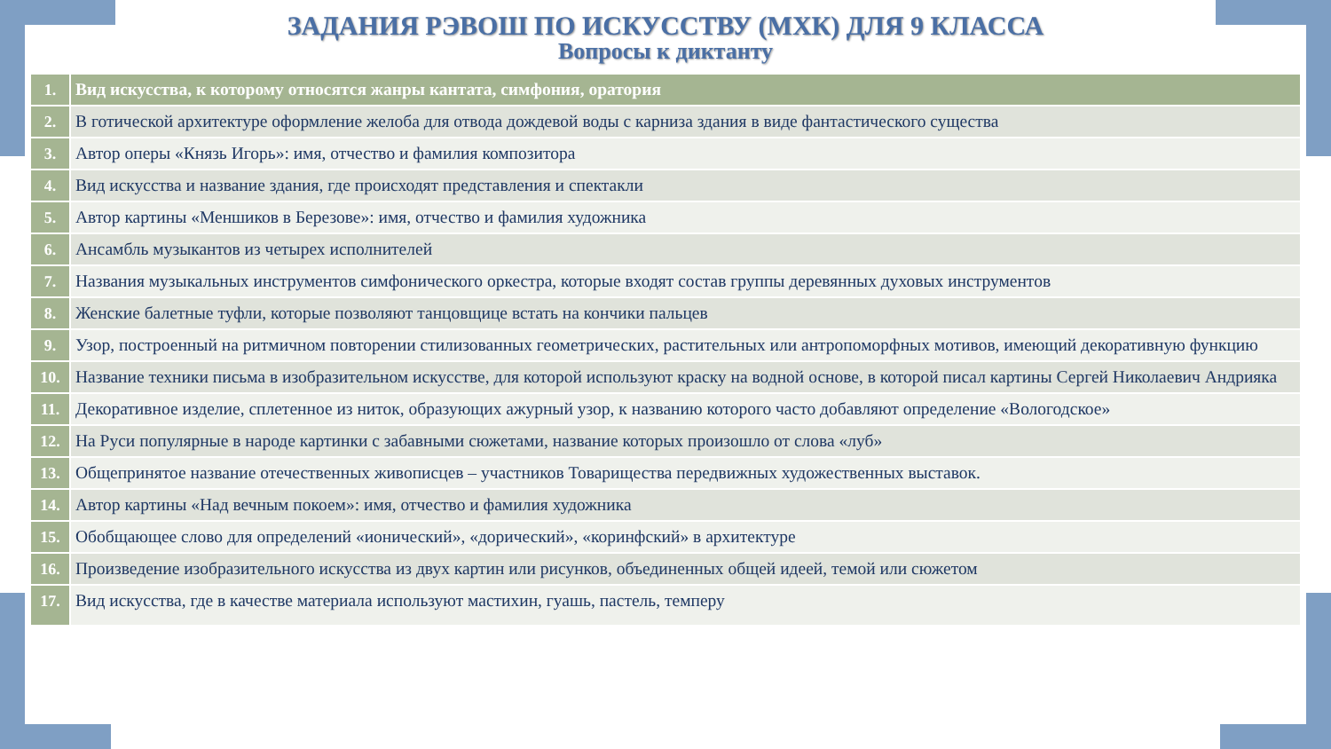ЗАДАНИЯ РЭВОШ ПО ИСКУССТВУ (МХК) ДЛЯ 9 КЛАССА
Вопросы к диктанту
| 1. | Вид искусства, к которому относятся жанры кантата, симфония, оратория |
| 2. | В готической архитектуре оформление желоба для отвода дождевой воды с карниза здания в виде фантастического существа |
| 3. | Автор оперы «Князь Игорь»: имя, отчество и фамилия композитора |
| 4. | Вид искусства и название здания, где происходят представления и спектакли |
| 5. | Автор картины «Меншиков в Березове»: имя, отчество и фамилия художника |
| 6. | Ансамбль музыкантов из четырех исполнителей |
| 7. | Названия музыкальных инструментов симфонического оркестра, которые входят состав группы деревянных духовых инструментов |
| 8. | Женские балетные туфли, которые позволяют танцовщице встать на кончики пальцев |
| 9. | Узор, построенный на ритмичном повторении стилизованных геометрических, растительных или антропоморфных мотивов, имеющий декоративную функцию |
| 10. | Название техники письма в изобразительном искусстве, для которой используют краску на водной основе, в которой писал картины Сергей Николаевич Андрияка |
| 11. | Декоративное изделие, сплетенное из ниток, образующих ажурный узор, к названию которого часто добавляют определение «Вологодское» |
| 12. | На Руси популярные в народе картинки с забавными сюжетами, название которых произошло от слова «луб» |
| 13. | Общепринятое название отечественных живописцев – участников Товарищества передвижных художественных выставок. |
| 14. | Автор картины «Над вечным покоем»: имя, отчество и фамилия художника |
| 15. | Обобщающее слово для определений «ионический», «дорический», «коринфский» в архитектуре |
| 16. | Произведение изобразительного искусства из двух картин или рисунков, объединенных общей идеей, темой или сюжетом |
| 17. | Вид искусства, где в качестве материала используют мастихин, гуашь, пастель, темперу |